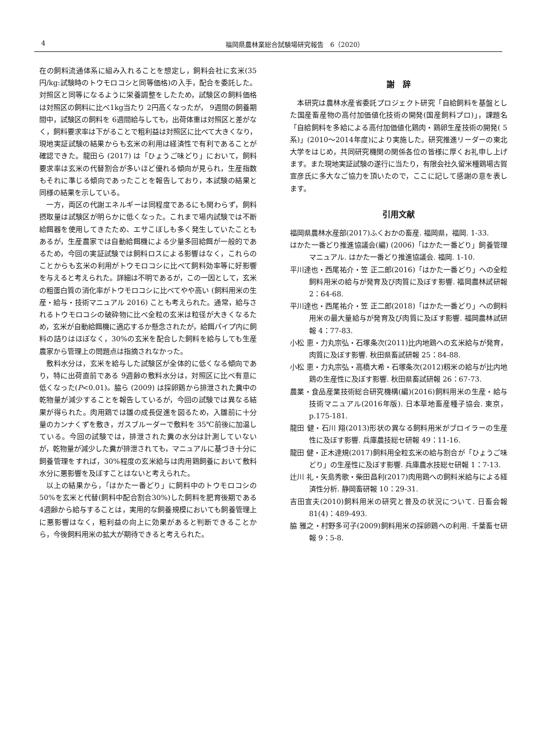4 福岡県農林業総合試験場研究報告　6（2020）
在の飼料流通体系に組み入れることを想定し，飼料会社に玄米(35円/kg:試験時のトウモロコシと同等価格)の入手，配合を委託した。対照区と同等になるように栄養調整をしたため，試験区の飼料価格は対照区の飼料に比べ1kg当たり 2円高くなったが， 9週間の飼養期間中，試験区の飼料を 6週間給与しても，出荷体重は対照区と差がなく，飼料要求率は下がることで粗利益は対照区に比べて大きくなり，現地実証試験の結果からも玄米の利用は経済性で有利であることが確認できた。龍田ら (2017) は「ひょうご味どり」において，飼料要求率は玄米の代替割合が多いほど優れる傾向が見られ，生産指数もそれに準じる傾向であったことを報告しており，本試験の結果と同様の結果を示している。
一方，両区の代謝エネルギーは同程度であるにも関わらず，飼料摂取量は試験区が明らかに低くなった。これまで場内試験では不断給餌器を使用してきたため、エサこぼしも多く発生していたこともあるが，生産農家では自動給餌機による少量多回給餌が一般的であるため，今回の実証試験では飼料ロスによる影響はなく，これらのことからも玄米の利用がトウモロコシに比べて飼料効率等に好影響を与えると考えられた。詳細は不明であるが，この一因として，玄米の粗蛋白質の消化率がトウモロコシに比べてやや高い (飼料用米の生産・給与・技術マニュアル 2016) ことも考えられた。通常，給与されるトウモロコシの破砕物に比べ全粒の玄米は粒径が大きくなるため，玄米が自動給餌機に適応するか懸念されたが，給餌パイプ内に飼料の詰りはほぼなく，30%の玄米を配合した飼料を給与しても生産農家から管理上の問題点は指摘されなかった。
敷料水分は，玄米を給与した試験区が全体的に低くなる傾向であり，特に出荷直前である 9週齢の敷料水分は，対照区に比べ有意に低くなった(P<0.01)。脇ら (2009) は採卵鶏から排泄された糞中の乾物量が減少することを報告しているが，今回の試験では異なる結果が得られた。肉用鶏では雛の成長促進を図るため，入雛前に十分量のカンナくずを敷き，ガスブルーダーで敷料を 35℃前後に加温している。今回の試験では，排泄された糞の水分は計測していないが，乾物量が減少した糞が排泄されても，マニュアルに基づき十分に飼養管理をすれば，30%程度の玄米給与は肉用鶏飼養において敷料水分に悪影響を及ぼすことはないと考えられた。
以上の結果から，「はかた一番どり」に飼料中のトウモロコシの50%を玄米と代替(飼料中配合割合30%)した飼料を肥育後期である 4週齢から給与することは，実用的な飼養規模においても飼養管理上に悪影響はなく，粗利益の向上に効果があると判断できることから，今後飼料用米の拡大が期待できると考えられた。
謝　辞
本研究は農林水産省委託プロジェクト研究「自給飼料を基盤とした国産畜産物の高付加価値化技術の開発(国産飼料プロ)」，課題名「自給飼料を多給による高付加価値化鶏肉・鶏卵生産技術の開発( 5系)」(2010～2014年度)により実施した。研究推進リーダーの東北大学をはじめ，共同研究機関の関係各位の皆様に厚くお礼申し上げます。また現地実証試験の遂行に当たり，有限会社久留米種鶏場古賀宣彦氏に多大なご協力を頂いたので，ここに記して感謝の意を表します。
引用文献
福岡県農林水産部(2017)ふくおかの畜産. 福岡県，福岡. 1-33.
はかた一番どり推進協議会(編) (2006)「はかた一番どり」飼養管理マニュアル. はかた一番どり推進協議会. 福岡. 1-10.
平川達也・西尾祐介・笠 正二郎(2016)「はかた一番どり」への全粒飼料用米の給与が発育及び肉質に及ぼす影響. 福岡農林試研報 2：64-68.
平川達也・西尾祐介・笠 正二郎(2018)「はかた一番どり」への飼料用米の最大量給与が発育及び肉質に及ぼす影響. 福岡農林試研報 4：77-83.
小松 恵・力丸宗弘・石塚条次(2011)比内地鶏への玄米給与が発育，肉質に及ぼす影響. 秋田県畜試研報 25：84-88.
小松 恵・力丸宗弘・高橋大希・石塚条次(2012)籾米の給与が比内地鶏の生産性に及ぼす影響. 秋田県畜試研報 26：67-73.
農業・食品産業技術総合研究機構(編)(2016)飼料用米の生産・給与技術マニュアル(2016年版). 日本草地畜産種子協会. 東京， p.175-181.
龍田 健・石川 翔(2013)形状の異なる飼料用米がブロイラーの生産性に及ぼす影響. 兵庫農技総セ研報 49：11-16.
龍田 健・正木達規(2017)飼料用全粒玄米の給与割合が「ひょうご味どり」の生産性に及ぼす影響. 兵庫農水技総セ研報 1：7-13.
辻川 礼・矢島秀歌・柴田昌利(2017)肉用鶏への飼料米給与による経済性分析. 静岡畜研報 10：29-31.
吉田宣夫(2010)飼料用米の研究と普及の状況について. 日畜会報 81(4)：489-493.
脇 雅之・村野多可子(2009)飼料用米の採卵鶏への利用. 千葉畜セ研報 9：5-8.